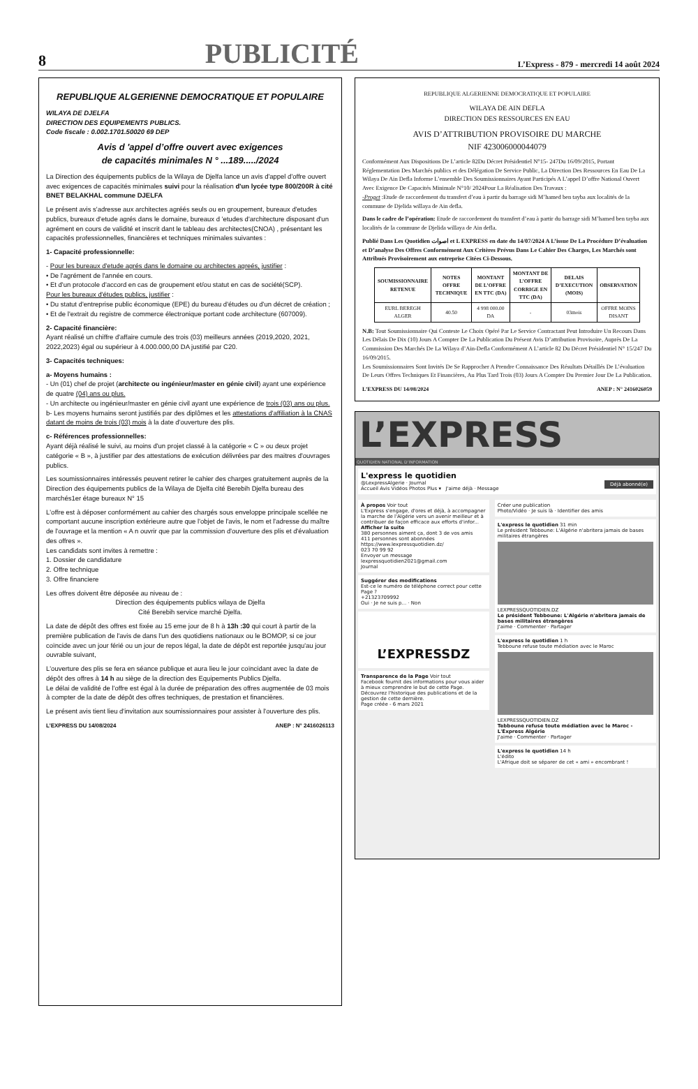8 PUBLICITÉ L’Express - 879 - mercredi 14 août 2024
REPUBLIQUE ALGERIENNE DEMOCRATIQUE ET POPULAIRE
WILAYA DE DJELFA
DIRECTION DES EQUIPEMENTS PUBLICS.
Code fiscale : 0.002.1701.50020 69 DEP
Avis d 'appel d’offre ouvert avec exigences
de capacités minimales N ° ...189...../2024
La Direction des équipements publics de la Wilaya de Djelfa lance un avis d'appel d'offre ouvert avec exigences de capacités minimales suivi pour la réalisation d'un lycée type 800/200R à cité BNET BELAKHAL commune DJELFA
Le présent avis s'adresse aux architectes agréés seuls ou en groupement, bureaux d'etudes publics, bureaux d'etude agrés dans le domaine, bureaux d 'etudes d'architecture disposant d'un agrément en cours de validité et inscrit dant le tableau des architectes(CNOA) , présentant les capacités professionnelles, financières et techniques minimales suivantes :
1- Capacité professionnelle:
- Pour les bureaux d'etude agrés dans le domaine ou architectes agreés, justifier :
• De l'agrément de l'année en cours.
• Et d'un protocole d'accord en cas de groupement et/ou statut en cas de société(SCP).
Pour les bureaux d'études publics, justifier :
• Du statut d'entreprise public économique (EPE) du bureau d'études ou d'un décret de création ;
• Et de l'extrait du registre de commerce électronique portant code architecture (607009).
2- Capacité financière:
Ayant réalisé un chiffre d'affaire cumule des trois (03) meilleurs années (2019,2020, 2021, 2022,2023) égal ou supérieur à 4.000.000,00 DA justifié par C20.
3- Capacités techniques:
a- Moyens humains :
- Un (01) chef de projet (architecte ou ingénieur/master en génie civil) ayant une expérience de quatre (04) ans ou plus.
- Un architecte ou ingénieur/master en génie civil ayant une expérience de trois (03) ans ou plus.
b- Les moyens humains seront justifiés par des diplômes et les attestations d'affiliation à la CNAS datant de moins de trois (03) mois à la date d'ouverture des plis.
c- Références professionnelles:
Ayant déjà réalisé le suivi, au moins d'un projet classé à la catégorie « C » ou deux projet catégorie « B », à justifier par des attestations de exécution délivrées par des maitres d'ouvrages publics.
Les soumissionnaires intéressés peuvent retirer le cahier des charges gratuitement auprès de la Direction des équipements publics de la Wilaya de Djelfa cité Berebih Djelfa bureau des marchés1er étage bureaux N° 15
L'offre est à déposer conformément au cahier des chargés sous enveloppe principale scellée ne comportant aucune inscription extérieure autre que l'objet de l'avis, le nom et l'adresse du maître de l'ouvrage et la mention « A n ouvrir que par la commission d'ouverture des plis et d'évaluation des offres ».
Les candidats sont invites à remettre :
1. Dossier de candidature
2. Offre technique
3. Offre financiere
Les offres doivent être déposée au niveau de :
Direction des équipements publics wilaya de Djelfa
Cité Berebih service marché Djelfa.
La date de dépôt des offres est fixée au 15 eme jour de 8 h à 13h :30 qui court à partir de la première publication de l'avis de dans l'un des quotidiens nationaux ou le BOMOP, si ce jour coïncide avec un jour férié ou un jour de repos légal, la date de dépôt est reportée jusqu'au jour ouvrable suivant,
L'ouverture des plis se fera en séance publique et aura lieu le jour coïncidant avec la date de dépôt des offres à 14 h au siège de la direction des Equipements Publics Djelfa.
Le délai de validité de l'offre est égal à la durée de préparation des offres augmentée de 03 mois à compter de la date de dépôt des offres techniques, de prestation et financières.
Le présent avis tient lieu d'invitation aux soumissionnaires pour assister à l'ouverture des plis.
L’EXPRESS DU 14/08/2024 ANEP : N° 2416026113
REPUBLIQUE ALGERIENNE DEMOCRATIQUE ET POPULAIRE
WILAYA DE AIN DEFLA
DIRECTION DES RESSOURCES EN EAU
AVIS D’ATTRIBUTION PROVISOIRE DU MARCHE
NIF 423006000044079
Conformément Aux Dispositions De L’article 82Du Décret Présidentiel N°15- 247Du 16/09/2015, Portant Réglementation Des Marchés publics et des Délégation De Service Public, La Direction Des Ressources En Eau De La Wilaya De Ain Defla Informe L’ensemble Des Soumissionnaires Ayant Participés A L’appel D’offre National Ouvert Avec Exigence De Capacités Minimale N°10/ 2024Pour La Réalisation Des Travaux :
-Proget :Etude de raccordement du transfert d’eau à partir du barrage sidi M’hamed ben tayba aux localités de la commune de Djelida willaya de Ain defla.
Dans le cadre de l’opération: Etude de raccordement du transfert d’eau à partir du barrage sidi M’hamed ben tayba aux localités de la commune de Djelida willaya de Ain defla.
Publié Dans Les Quotidien اصوات et L EXPRESS en date du 14/07/2024 A L’issue De La Procédure D’évaluation et D’analyse Des Offres Conformément Aux Critères Prévus Dans Le Cahier Des Charges, Les Marchés sont Attribués Provisoirement aux entreprise Citées Ci-Dessous.
| SOUMISSIONNAIRE RETENUE | NOTES OFFRE TECHNIQUE | MONTANT DE L’OFFRE EN TTC (DA) | MONTANT DE L’OFFRE CORRIGE EN TTC (DA) | DELAIS D’EXECUTION (MOIS) | OBSERVATION |
| --- | --- | --- | --- | --- | --- |
| EURL BEREGH ALGER | 40.50 | 4 998 000.00 DA | - | 03mois | OFFRE MOINS DISANT |
N.B: Tout Soumissionnaire Qui Conteste Le Choix Opéré Par Le Service Contractant Peut Introduire Un Recours Dans Les Délais De Dix (10) Jours A Compter De La Publication Du Présent Avis D’attribution Provisoire, Auprès De La Commission Des Marchés De La Wilaya d’Ain-Defla Conformément A L’article 82 Du Décret Présidentiel N° 15/247 Du 16/09/2015.
Les Soumissionnaires Sont Invités De Se Rapprocher A Prendre Connaissance Des Résultats Détaillés De L’évaluation De Leurs Offres Techniques Et Financières, Au Plus Tard Trois (03) Jours A Compter Du Premier Jour De La Publication.
L’EXPRESS DU 14/08/2024 ANEP : N° 2416026059
L’EXPRESS
QUOTIDIEN NATIONAL D’INFORMATION
L'express le quotidien
@LexpressAlgerie · Journal Déjà abonné(e)
Accueil Avis Vidéos Photos Plus ▾ J'aime déjà · Message
À propos Voir tout
L'Express s'engage, d'ores et déjà, à accompagner la marche de l'Algérie vers un avenir meilleur et à contribuer de façon efficace aux efforts d'infor... Afficher la suite
380 personnes aiment ça, dont 3 de vos amis
411 personnes sont abonnées
https://www.lexpressquotidien.dz/
023 70 99 92
Envoyer un message
lexpressquotidien2021@gmail.com
Journal
Suggérer des modifications
Est-ce le numéro de téléphone correct pour cette Page ?
+21323709992
Oui · Je ne suis p... · Non
L’EXPRESSDZ
Transparence de la Page Voir tout
Facebook fournit des informations pour vous aider à mieux comprendre le but de cette Page. Découvrez l'historique des publications et de la gestion de cette dernière.
Page créée - 6 mars 2021
Créer une publication
Photo/Vidéo · Je suis là · Identifier des amis
L'express le quotidien 31 min
Le président Tebboune: L'Algérie n'abritera jamais de bases militaires étrangères
LEXPRESSQUOTIDIEN.DZ
Le président Tebboune: L'Algérie n'abritera jamais de bases militaires étrangères
J'aime · Commenter · Partager
L'express le quotidien 1 h
Tebboune refuse toute médiation avec le Maroc
LEXPRESSQUOTIDIEN.DZ
Tebboune refuse toute médiation avec le Maroc - L'Express Algérie
J'aime · Commenter · Partager
L'express le quotidien 14 h
L'édito
L'Afrique doit se séparer de cet « ami » encombrant !